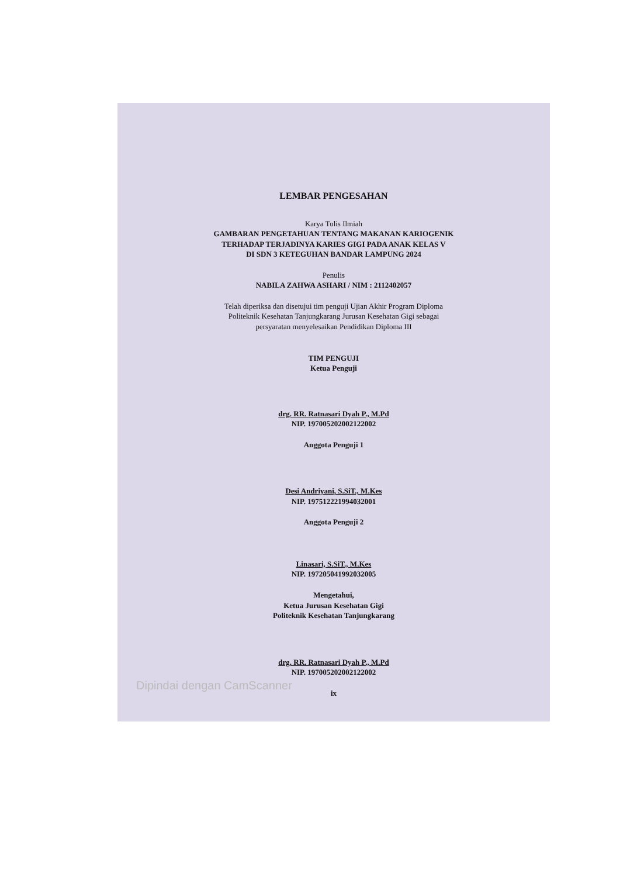LEMBAR PENGESAHAN
Karya Tulis Ilmiah
GAMBARAN PENGETAHUAN TENTANG MAKANAN KARIOGENIK
TERHADAP TERJADINYA KARIES GIGI PADA ANAK KELAS V
DI SDN 3 KETEGUHAN BANDAR LAMPUNG 2024
Penulis
NABILA ZAHWA ASHARI / NIM : 2112402057
Telah diperiksa dan disetujui tim penguji Ujian Akhir Program Diploma
Politeknik Kesehatan Tanjungkarang Jurusan Kesehatan Gigi sebagai
persyaratan menyelesaikan Pendidikan Diploma III
TIM PENGUJI
Ketua Penguji
drg. RR. Ratnasari Dyah P., M.Pd
NIP. 197005202002122002
Anggota Penguji 1
Desi Andriyani, S.SiT., M.Kes
NIP. 197512221994032001
Anggota Penguji 2
Linasari, S.SiT., M.Kes
NIP. 197205041992032005
Mengetahui,
Ketua Jurusan Kesehatan Gigi
Politeknik Kesehatan Tanjungkarang
drg. RR. Ratnasari Dyah P., M.Pd
NIP. 197005202002122002
ix
Dipindai dengan CamScanner